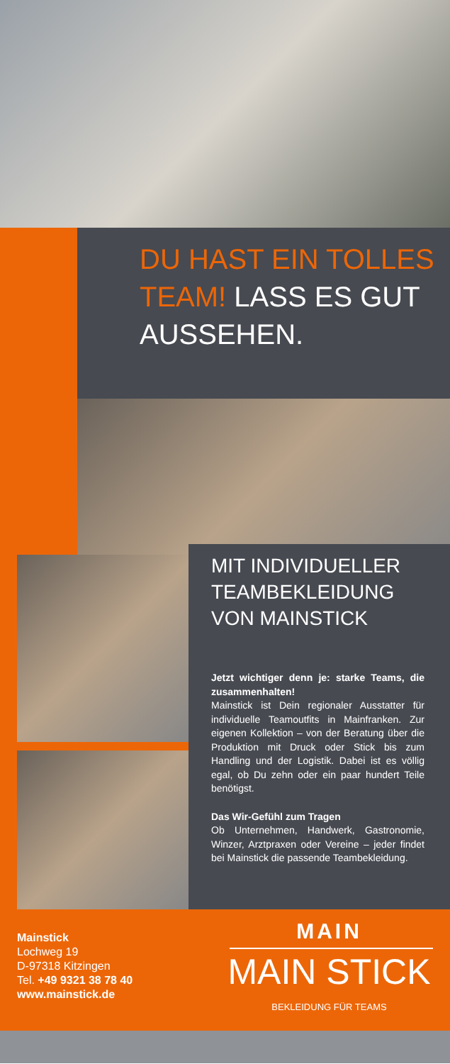DU HAST EIN TOLLES TEAM! LASS ES GUT AUSSEHEN.
MIT INDIVIDUELLER TEAMBEKLEIDUNG VON MAINSTICK
Jetzt wichtiger denn je: starke Teams, die zusammenhalten!
Mainstick ist Dein regionaler Ausstatter für individuelle Teamoutfits in Mainfranken. Zur eigenen Kollektion – von der Beratung über die Produktion mit Druck oder Stick bis zum Handling und der Logistik. Dabei ist es völlig egal, ob Du zehn oder ein paar hundert Teile benötigst.
Das Wir-Gefühl zum Tragen
Ob Unternehmen, Handwerk, Gastronomie, Winzer, Arztpraxen oder Vereine – jeder findet bei Mainstick die passende Teambekleidung.
Mainstick
Lochweg 19
D-97318 Kitzingen
Tel. +49 9321 38 78 40
www.mainstick.de
MAIN
MAIN STICK
BEKLEIDUNG FÜR TEAMS